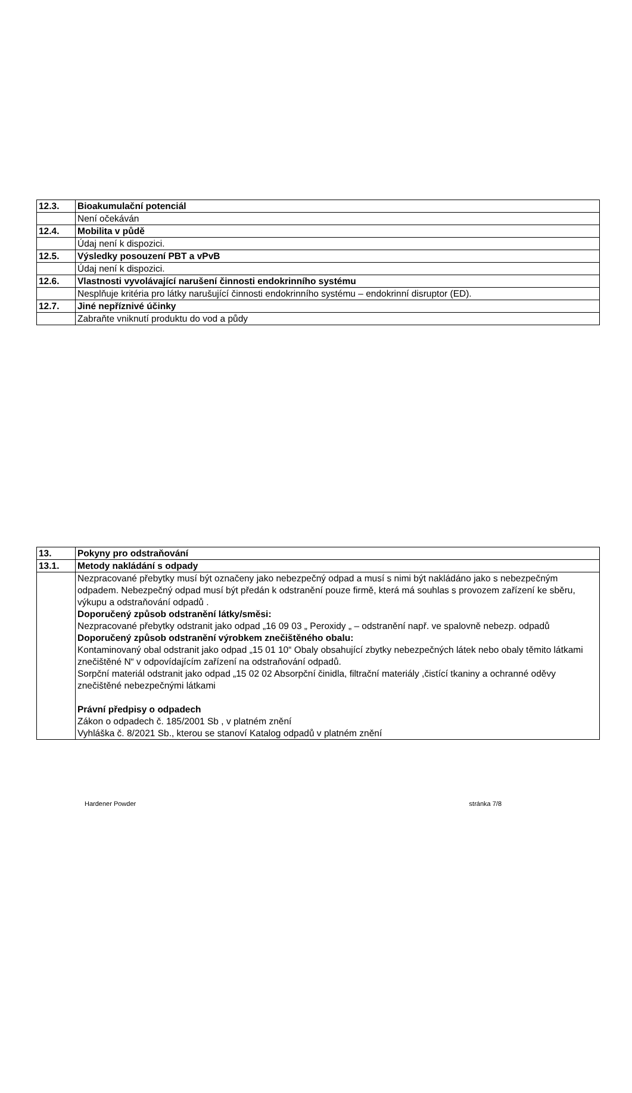| 12.3. | Bioakumulační potenciál |
| | Není očekáván |
| 12.4. | Mobilita v půdě |
| | Údaj není k dispozici. |
| 12.5. | Výsledky posouzení PBT a vPvB |
| | Údaj není k dispozici. |
| 12.6. | Vlastnosti vyvolávající narušení činnosti endokrinního systému |
| | Nesplňuje kritéria pro látky narušující činnosti endokrinního systému – endokrinní disruptor (ED). |
| 12.7. | Jiné nepříznivé účinky |
| | Zabraňte vniknutí produktu do vod a půdy |
| 13. | Pokyny pro odstraňování |
| 13.1. | Metody nakládání s odpady |
| | Nezpracované přebytky musí být označeny jako nebezpečný odpad a musí s nimi být nakládáno jako s nebezpečným odpadem. Nebezpečný odpad musí být předán k odstranění pouze firmě, která má souhlas s provozem zařízení ke sběru, výkupu a odstraňování odpadů . Doporučený způsob odstranění látky/směsi: Nezpracované přebytky odstranit jako odpad „16 09 03 „ Peroxidy „ – odstranění např. ve spalovně nebezp. odpadů Doporučený způsob odstranění výrobkem znečištěného obalu: Kontaminovaný obal odstranit jako odpad „15 01 10“ Obaly obsahující zbytky nebezpečných látek nebo obaly těmito látkami znečištěné N“ v odpovídajícím zařízení na odstraňování odpadů. Sorpční materiál odstranit jako odpad „15 02 02 Absorpční činidla, filtrační materiály ,čistící tkaniny a ochranné oděvy znečištěné nebezpečnými látkami Právní předpisy o odpadech Zákon o odpadech č. 185/2001 Sb , v platném znění Vyhláška č. 8/2021 Sb., kterou se stanoví Katalog odpadů v platném znění |
Hardener Powder stránka 7/8